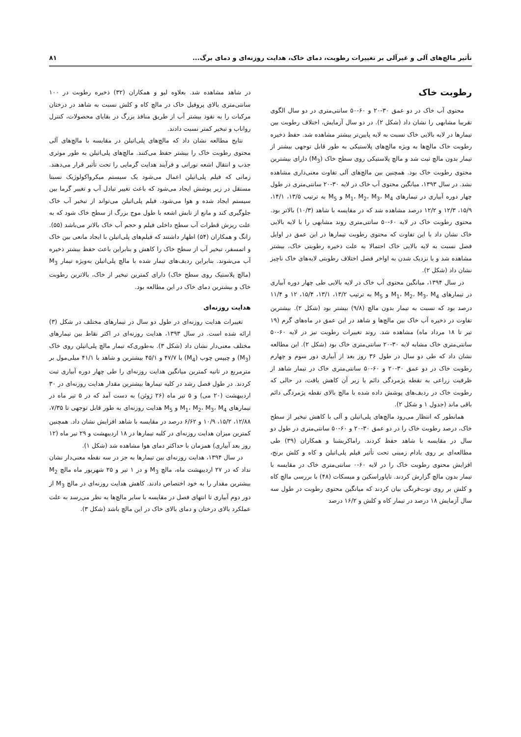تأثیر مالچ‌های آلی و غیرآلی بر تغییرات رطوبت، دمای خاک، هدایت روزنه‌ای و دمای برگ... ۸۱
رطوبت خاک
محتوی آب خاک در دو عمق ۳۰-۲۰ و ۶۰-۵۰ سانتی‌متری در دو سال الگوی تقریبا مشابهی را نشان داد (شکل ۲). در دو سال آزمایش، اختلاف رطوبت بین تیمارها در لایه بالایی خاک نسبت به لایه پایین‌تر بیشتر مشاهده شد. حفظ ذخیره رطوبت خاک مالچ‌ها به ویژه مالچ‌های پلاستیکی به طور قابل توجهی بیشتر از تیمار بدون مالچ ثبت شد و مالچ پلاستیکی روی سطح خاک (M<sub>3</sub>) دارای بیشترین محتوی رطوبت خاک بود. همچنین بین مالچ‌های آلی تفاوت معنی‌داری مشاهده نشد. در سال ۱۳۹۳، میانگین محتوی آب خاک در لایه ۳۰-۲۰ سانتی‌متری در طول چهار دوره آبیاری در تیمارهای M<sub>1</sub>، M<sub>2</sub>، M<sub>3</sub>، M<sub>4</sub> و M<sub>5</sub> به ترتیب ۱۳/۵، ۱۴/۱، ۱۵/۹، ۱۲/۳ و ۱۲/۲ درصد مشاهده شد که در مقایسه با شاهد (۱۰/۳) بالاتر بود. محتوی رطوبت خاک در لایه ۶۰-۵۰ سانتی‌متری روند مشابهی را با لایه بالایی خاک نشان داد با این تفاوت که محتوی رطوبت تیمارها در این عمق در اوایل فصل نسبت به لایه بالایی خاک احتمالا به علت ذخیره رطوبتی خاک، بیشتر مشاهده شد و با نزدیک شدن به اواخر فصل اختلاف رطوبتی لایه‌های خاک ناچیز نشان داد (شکل ۲).
در سال ۱۳۹۴، میانگین محتوی آب خاک در لایه بالایی طی چهار دوره آبیاری در تیمارهای M<sub>1</sub>، M<sub>2</sub>، M<sub>3</sub>، M<sub>4</sub> و M<sub>5</sub> به ترتیب ۱۳/۲، ۱۳/۱، ۱۵/۴، ۱۲ و ۱۱/۴ درصد بود که نسبت به تیمار بدون مالچ (۹/۸) بیشتر بود (شکل ۲). بیشترین تفاوت در ذخیره آب خاک بین مالچ‌ها و شاهد در این عمق در ماه‌های گرم (۱۹ تیر تا ۱۸ مرداد ماه) مشاهده شد. روند تغییرات رطوبت نیز در لایه ۶۰-۵۰ سانتی‌متری خاک مشابه لایه ۳۰-۲۰ سانتی‌متری خاک بود (شکل ۲). این مطالعه نشان داد که طی دو سال در طول ۳۶ روز بعد از آبیاری دور سوم و چهارم رطوبت خاک در دو عمق ۳۰-۲۰ و ۶۰-۵۰ سانتی‌متری خاک در تیمار شاهد از ظرفیت زراعی به نقطه پژمردگی دائم یا زیر آن کاهش یافت، در حالی که رطوبت خاک در ردیف‌های پوشش داده شده با مالچ بالای نقطه پژمردگی دائم باقی ماند (جدول ۱ و شکل ۲).
همانطور که انتظار می‌رود مالچ‌های پلی‌اتیلن و آلی با کاهش تبخیر از سطح خاک، درصد رطوبت خاک را در دو عمق ۳۰-۲۰ و ۶۰-۵۰ سانتی‌متری در طول دو سال در مقایسه با شاهد حفظ کردند. راماکریشنا و همکاران (۳۹) طی مطالعه‌ای بر روی بادام زمینی تحت تأثیر فیلم پلی‌اتیلن و کاه و کلش برنج، افزایش محتوی رطوبت خاک را در لایه ۶۰-۰ سانتی‌متری خاک در مقایسه با تیمار بدون مالچ گزارش کردند. تاپاوراسکین و میسکات (۴۸) با بررسی مالچ کاه و کلش بر روی توت‌فرنگی بیان کردند که میانگین محتوی رطوبت در طول سه سال آزمایش ۱۸ درصد در تیمار کاه و کلش و ۱۶/۲ درصد
در شاهد مشاهده شد. بعلاوه لیو و همکاران (۳۲) ذخیره رطوبت در ۱۰۰ سانتی‌متری بالای پروفیل خاک در مالچ کاه و کلش نسبت به شاهد در درختان مرکبات را به نفوذ بیشتر آب از طریق منافذ بزرگ در بقایای محصولات، کنترل رواناب و تبخیر کمتر نسبت دادند.
نتایج مطالعه نشان داد که مالچ‌های پلی‌اتیلن در مقایسه با مالچ‌های آلی محتوی رطوبت خاک را بیشتر حفظ می‌کنند. مالچ‌های پلی‌اتیلن به طور موثری جذب و انتقال اشعه نورانی و فرآیند هدایت گرمایی را تحت تأثیر قرار می‌دهند. زمانی که فیلم پلی‌اتیلن اعمال می‌شود یک سیستم میکرواکولوژیک نسبتا مستقل در زیر پوشش ایجاد می‌شود که باعث تغییر تبادل آب و تغییر گرما بین سیستم ایجاد شده و هوا می‌شود. فیلم پلی‌اتیلن می‌تواند از تبخیر آب خاک جلوگیری کند و مانع از تابش اشعه با طول موج بزرگ از سطح خاک شود که به علت ریزش قطرات آب سطح داخلی فیلم و حجم آب خاک بالاتر می‌باشد (۵۵). زانگ و همکاران (۵۴) اظهار داشتند که فیلم‌های پلی‌اتیلن با ایجاد مانعی بین خاک و اتمسفر، تبخیر آب از سطح خاک را کاهش و بنابراین باعث حفظ بیشتر ذخیره آب می‌شوند. بنابراین ردیف‌های تیمار شده با مالچ پلی‌اتیلن به‌ویژه تیمار M<sub>3</sub> (مالچ پلاستیک روی سطح خاک) دارای کمترین تبخیر از خاک، بالاترین رطوبت خاک و بیشترین دمای خاک در این مطالعه بود.
هدایت روزنه‌ای
تغییرات هدایت روزنه‌ای در طول دو سال در تیمارهای مختلف در شکل (۳) ارائه شده است. در سال ۱۳۹۳، هدایت روزنه‌ای در اکثر نقاط بین تیمارهای مختلف معنی‌دار نشان داد (شکل ۳). به‌طوری‌که تیمار مالچ پلی‌اتیلن روی خاک (M<sub>3</sub>) و چیپس چوب (M<sub>4</sub>) با ۴۷/۷ و ۴۵/۱ بیشترین و شاهد با ۴۱/۱ میلی‌مول بر مترمربع در ثانیه کمترین میانگین هدایت روزنه‌ای را طی چهار دوره آبیاری ثبت کردند. در طول فصل رشد در کلیه تیمارها بیشترین مقدار هدایت روزنه‌ای در ۳۰ اردیبهشت (۲۰ می) و ۵ تیر ماه (۲۶ ژوئن) به دست آمد که در ۵ تیر ماه در تیمارهای M<sub>1</sub>، M<sub>2</sub>، M<sub>3</sub>، M<sub>4</sub> و M<sub>5</sub> هدایت روزنه‌ای به طور قابل توجهی تا ۷/۳۵، ۱۲/۸۸، ۱۵/۲، ۱۰/۹ و ۶/۶۲ درصد در مقایسه با شاهد افزایش نشان داد. همچنین کمترین میزان هدایت روزنه‌ای در کلیه تیمارها در ۱۸ اردیبهشت و ۲۹ تیر ماه (۱۲ روز بعد آبیاری) همزمان با حداکثر دمای هوا مشاهده شد (شکل ۱).
در سال ۱۳۹۴، هدایت روزنه‌ای بین تیمارها به جز در سه نقطه معنی‌دار نشان نداد که در ۲۷ اردیبهشت ماه، مالچ M<sub>3</sub> و در ۱ تیر و ۲۵ شهریور ماه مالچ M<sub>2</sub> بیشترین مقدار را به خود اختصاص دادند. کاهش هدایت روزنه‌ای در مالچ M<sub>3</sub> از دور دوم آبیاری تا انتهای فصل در مقایسه با سایر مالچ‌ها به نظر می‌رسد به علت عملکرد بالای درختان و دمای بالای خاک در این مالچ باشد (شکل ۳).